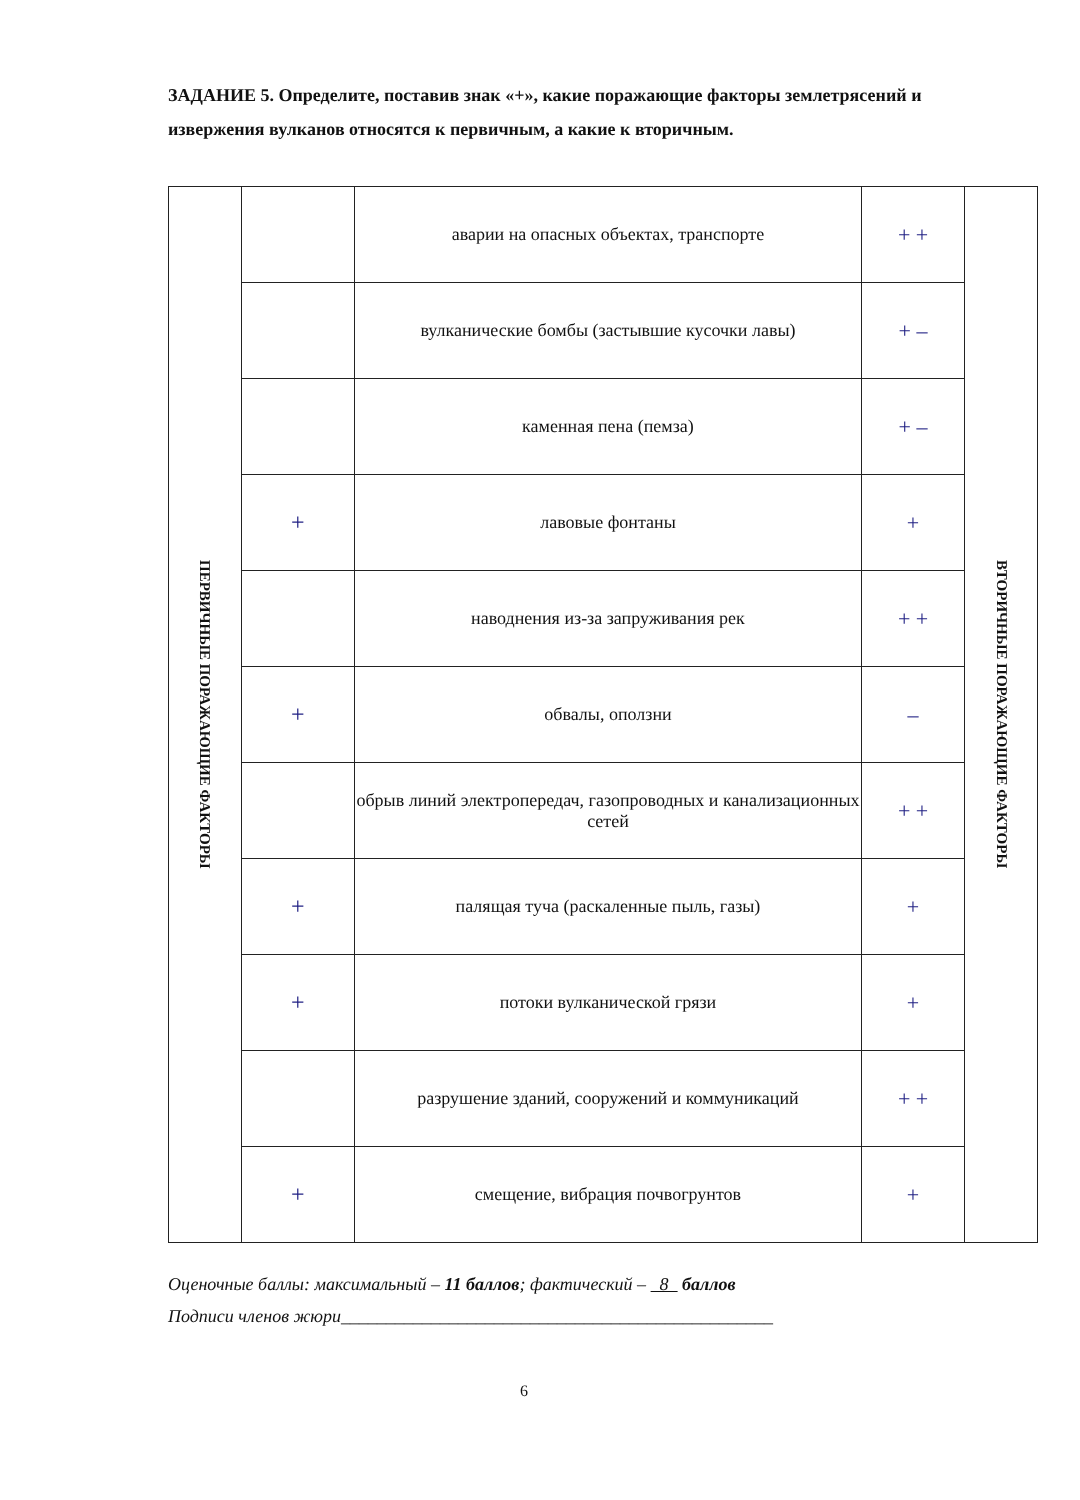ЗАДАНИЕ 5. Определите, поставив знак «+», какие поражающие факторы землетрясений и извержения вулканов относятся к первичным, а какие к вторичным.
| ПЕРВИЧНЫЕ ПОРАЖАЮЩИЕ ФАКТОРЫ | | аварии на опасных объектах, транспорте | + + | ВТОРИЧНЫЕ ПОРАЖАЮЩИЕ ФАКТОРЫ |
| | | вулканические бомбы (застывшие кусочки лавы) | + – | |
| | | каменная пена (пемза) | + – | |
| | + | лавовые фонтаны | + | |
| | | наводнения из-за запруживания рек | + + | |
| | + | обвалы, оползни | – | |
| | | обрыв линий электропередач, газопроводных и канализационных сетей | + + | |
| | + | палящая туча (раскаленные пыль, газы) | + | |
| | + | потоки вулканической грязи | + | |
| | | разрушение зданий, сооружений и коммуникаций | + + | |
| | + | смещение, вибрация почвогрунтов | + | |
Оценочные баллы: максимальный – 11 баллов; фактический – 8 баллов
Подписи членов жюри________________________________________________
6